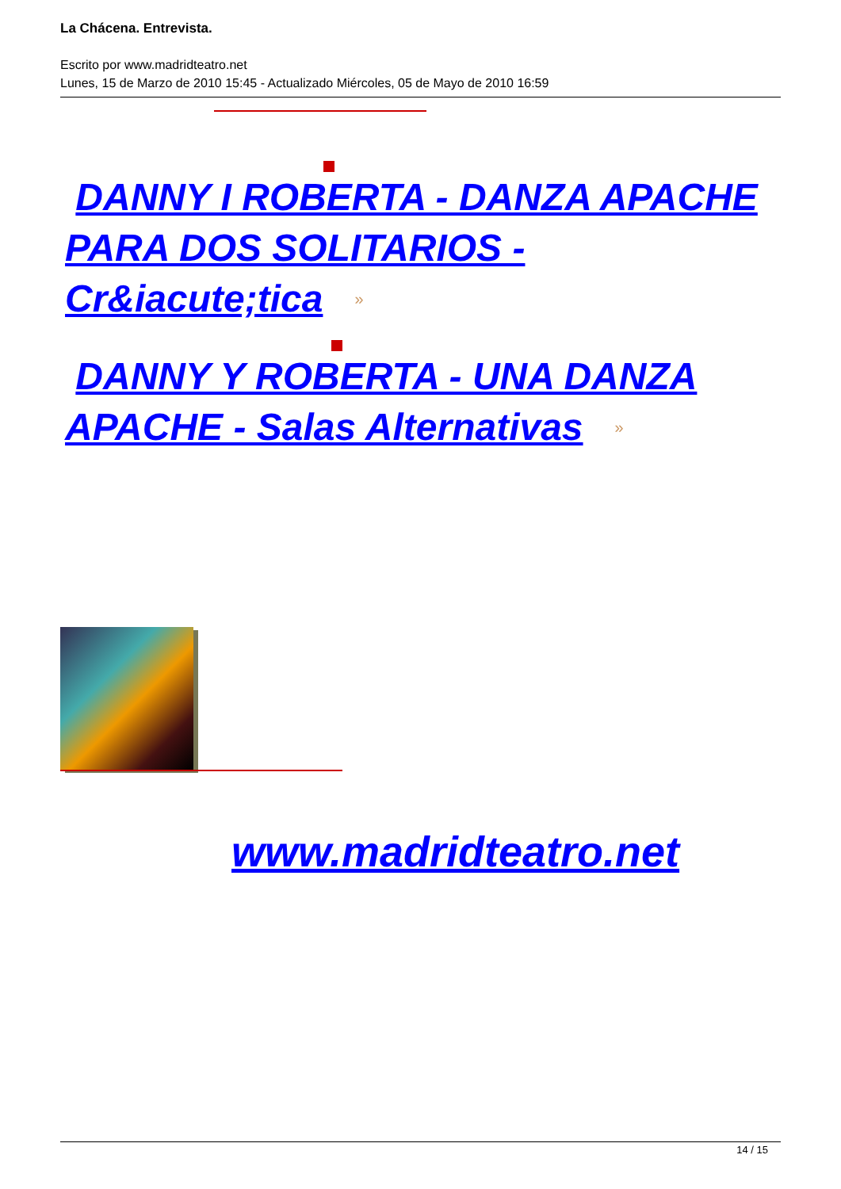La Chácena. Entrevista.
Escrito por www.madridteatro.net
Lunes, 15 de Marzo de 2010 15:45 - Actualizado Miércoles, 05 de Mayo de 2010 16:59
DANNY I ROBERTA - DANZA APACHE PARA DOS SOLITARIOS - Cr&iacute;tica »
DANNY Y ROBERTA - UNA DANZA APACHE - Salas Alternativas »
www.madridteatro.net
14 / 15